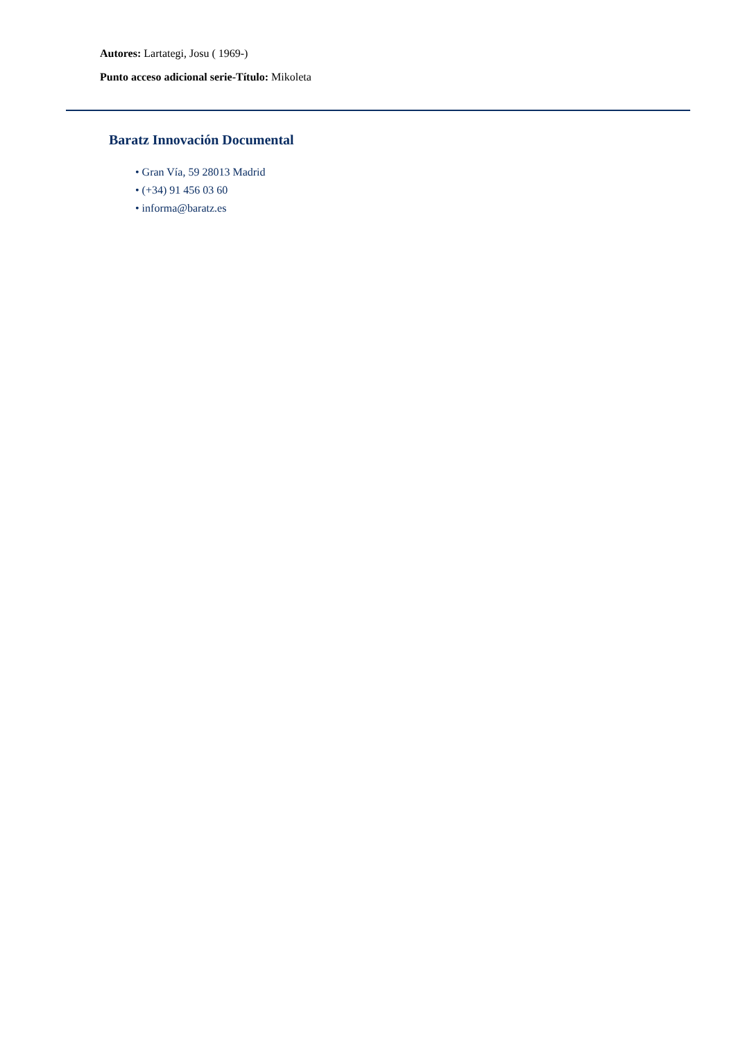Autores: Lartategi, Josu ( 1969-)
Punto acceso adicional serie-Título: Mikoleta
Baratz Innovación Documental
• Gran Vía, 59 28013 Madrid
• (+34) 91 456 03 60
• informa@baratz.es